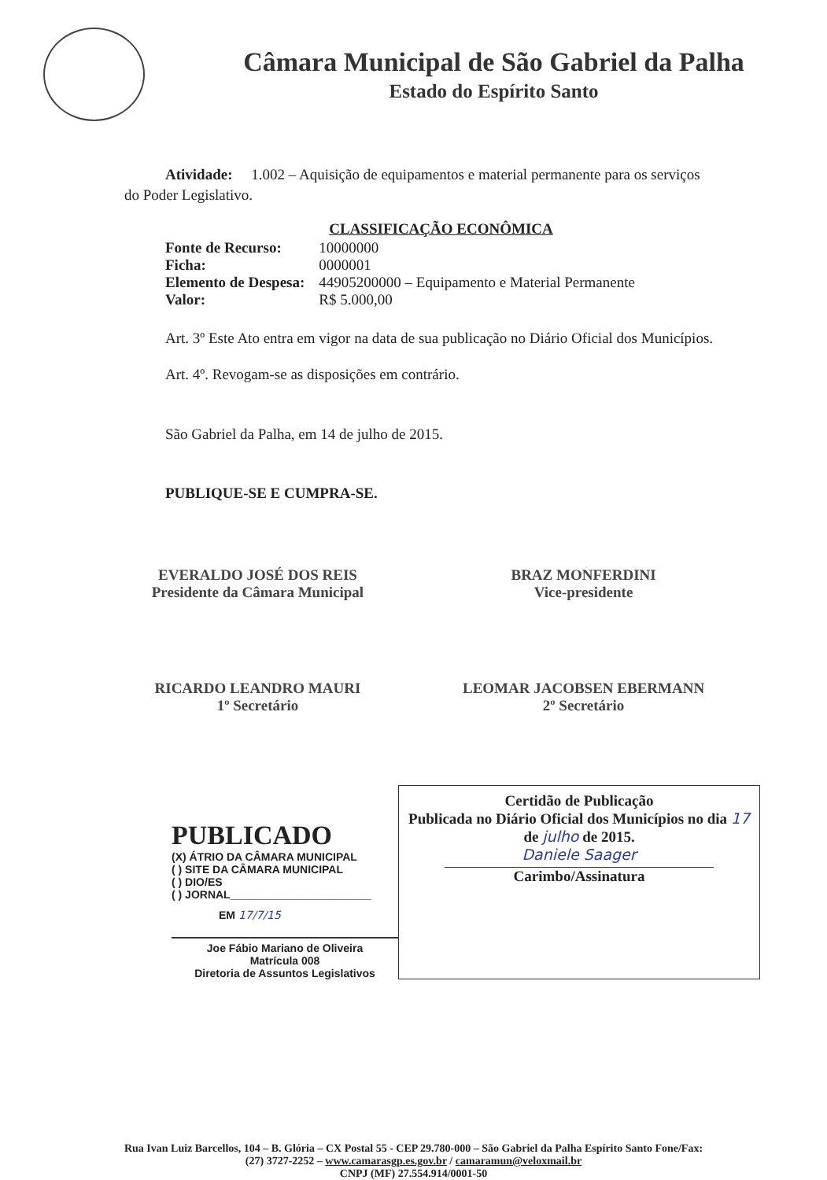Câmara Municipal de São Gabriel da Palha
Estado do Espírito Santo
Atividade: 1.002 – Aquisição de equipamentos e material permanente para os serviços do Poder Legislativo.
CLASSIFICAÇÃO ECONÔMICA
| Fonte de Recurso: | 10000000 |
| Ficha: | 0000001 |
| Elemento de Despesa: | 44905200000 – Equipamento e Material Permanente |
| Valor: | R$ 5.000,00 |
Art. 3º Este Ato entra em vigor na data de sua publicação no Diário Oficial dos Municípios.
Art. 4º. Revogam-se as disposições em contrário.
São Gabriel da Palha, em 14 de julho de 2015.
PUBLIQUE-SE E CUMPRA-SE.
EVERALDO JOSÉ DOS REIS
Presidente da Câmara Municipal
BRAZ MONFERDINI
Vice-presidente
RICARDO LEANDRO MAURI
1º Secretário
LEOMAR JACOBSEN EBERMANN
2º Secretário
PUBLICADO
(X) ÁTRIO DA CÂMARA MUNICIPAL
( ) SITE DA CÂMARA MUNICIPAL
( ) DIO/ES
( ) JORNAL_______________________
EM 17/7/15
Joe Fábio Mariano de Oliveira
Matrícula 008
Diretoria de Assuntos Legislativos
Certidão de Publicação
Publicada no Diário Oficial dos Municípios no dia 17 de julho de 2015.
Daniele Saager
Carimbo/Assinatura
Rua Ivan Luiz Barcellos, 104 – B. Glória – CX Postal 55 - CEP 29.780-000 – São Gabriel da Palha Espírito Santo Fone/Fax:
(27) 3727-2252 – www.camarasgp.es.gov.br / camaramun@veloxmail.br
CNPJ (MF) 27.554.914/0001-50